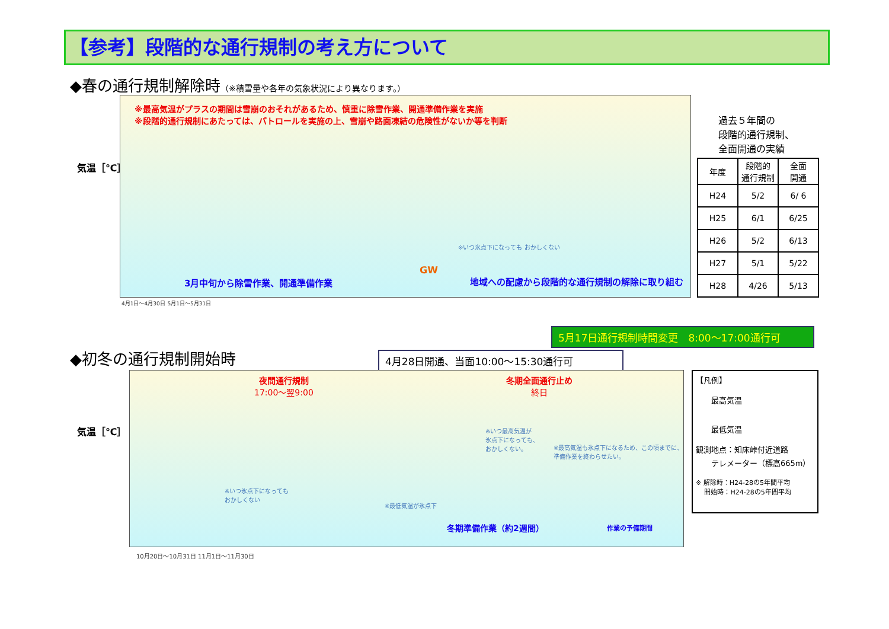【参考】段階的な通行規制の考え方について
◆春の通行規制解除時（※積雪量や各年の気象状況により異なります。）
※最高気温がプラスの期間は雪崩のおそれがあるため、慎重に除雪作業、開通準備作業を実施
※段階的通行規制にあたっては、パトロールを実施の上、雪崩や路面凍結の危険性がないか等を判断
※いつ氷点下になっても おかしくない
GW
3月中旬から除雪作業、開通準備作業
地域への配慮から段階的な通行規制の解除に取り組む
気温［℃］
過去５年間の
段階的通行規制、
全面開通の実績
| 年度 | 段階的 通行規制 | 全面 開通 |
| --- | --- | --- |
| H24 | 5/2 | 6/ 6 |
| H25 | 6/1 | 6/25 |
| H26 | 5/2 | 6/13 |
| H27 | 5/1 | 5/22 |
| H28 | 4/26 | 5/13 |
4月1日〜4月30日 5月1日〜5月31日
5月17日通行規制時間変更　8:00〜17:00通行可
◆初冬の通行規制開始時 4月28日開通、当面10:00〜15:30通行可
夜間通行規制
17:00〜翌9:00
冬期全面通行止め
終日
※いつ最高気温が
氷点下になっても、
おかしくない。
※最高気温も氷点下になるため、この頃までに、
準備作業を終わらせたい。
※いつ氷点下になっても
おかしくない
※最低気温が氷点下
冬期準備作業（約2週間） 作業の予備期間
気温［℃］
10月20日〜10月31日 11月1日〜11月30日
【凡例】
　　最高気温
　　最低気温
観測地点：知床峠付近道路
　　テレメーター（標高665m）
※ 解除時：H24-28の5年間平均
　 開始時：H24-28の5年間平均